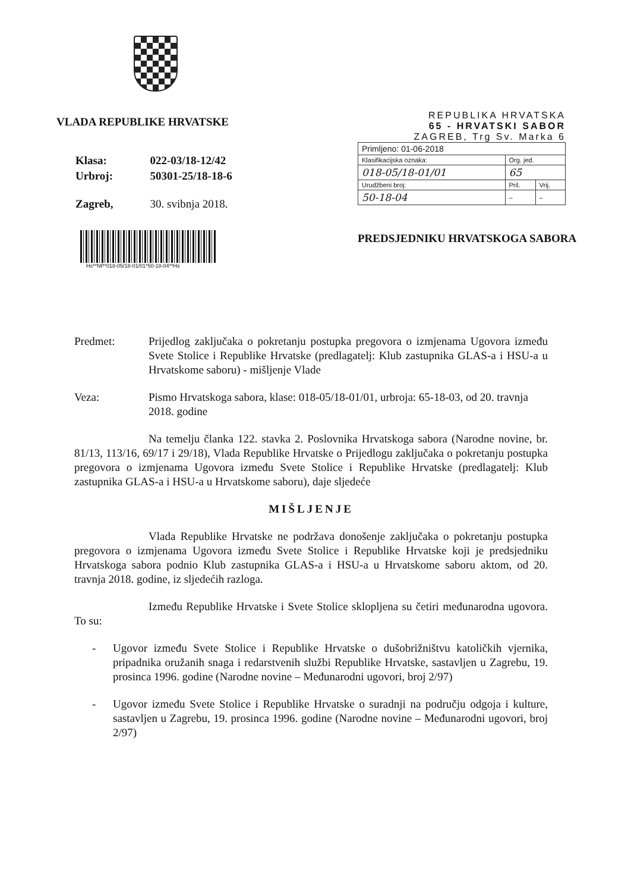VLADA REPUBLIKE HRVATSKE
| Klasa: | 022-03/18-12/42 |
| Urbroj: | 50301-25/18-18-6 |
| Zagreb, | 30. svibnja 2018. |
Hs**NP*018-05/18-01/01*50-18-04**Hs
REPUBLIKA HRVATSKA
65 - HRVATSKI SABOR
ZAGREB, Trg Sv. Marka 6
| Primljeno: 01-06-2018 | | |
| Klasifikacijska oznaka: | Org. jed. | |
| 018-05/18-01/01 | 65 | |
| Urudžbeni broj: | Pril. | Vrij. |
| 50-18-04 | – | – |
PREDSJEDNIKU HRVATSKOGA SABORA
Predmet: Prijedlog zaključaka o pokretanju postupka pregovora o izmjenama Ugovora između Svete Stolice i Republike Hrvatske (predlagatelj: Klub zastupnika GLAS-a i HSU-a u Hrvatskome saboru) - mišljenje Vlade
Veza: Pismo Hrvatskoga sabora, klase: 018-05/18-01/01, urbroja: 65-18-03, od 20. travnja 2018. godine
Na temelju članka 122. stavka 2. Poslovnika Hrvatskoga sabora (Narodne novine, br. 81/13, 113/16, 69/17 i 29/18), Vlada Republike Hrvatske o Prijedlogu zaključaka o pokretanju postupka pregovora o izmjenama Ugovora između Svete Stolice i Republike Hrvatske (predlagatelj: Klub zastupnika GLAS-a i HSU-a u Hrvatskome saboru), daje sljedeće
MIŠLJENJE
Vlada Republike Hrvatske ne podržava donošenje zaključaka o pokretanju postupka pregovora o izmjenama Ugovora između Svete Stolice i Republike Hrvatske koji je predsjedniku Hrvatskoga sabora podnio Klub zastupnika GLAS-a i HSU-a u Hrvatskome saboru aktom, od 20. travnja 2018. godine, iz sljedećih razloga.
Između Republike Hrvatske i Svete Stolice sklopljena su četiri međunarodna ugovora. To su:
- Ugovor između Svete Stolice i Republike Hrvatske o dušobrižništvu katoličkih vjernika, pripadnika oružanih snaga i redarstvenih službi Republike Hrvatske, sastavljen u Zagrebu, 19. prosinca 1996. godine (Narodne novine – Međunarodni ugovori, broj 2/97)
- Ugovor između Svete Stolice i Republike Hrvatske o suradnji na području odgoja i kulture, sastavljen u Zagrebu, 19. prosinca 1996. godine (Narodne novine – Međunarodni ugovori, broj 2/97)